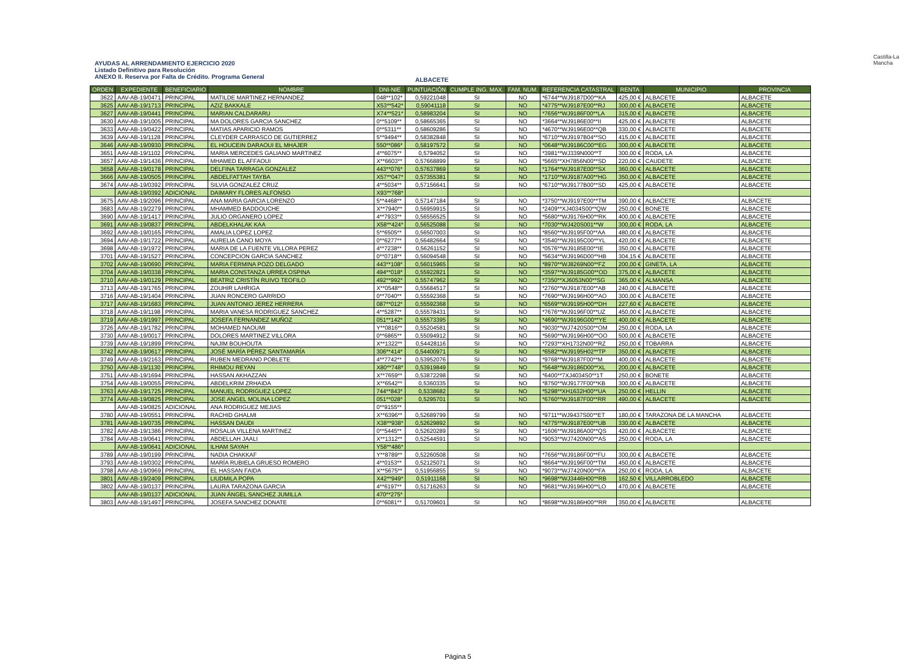AYUDAS AL ARRENDAMIENTO EJERCICIO 2020
Listado Definitivo para Resolución
ANEXO II. Reserva por Falta de Crédito. Programa General
ALBACETE
Castilla-La Mancha
| ORDEN | EXPEDIENTE | BENEFICIARIO | NOMBRE | DNI-NIE | PUNTUACIÓN | CUMPLE ING. MAX. | FAM. NUM. | REFERENCIA CATASTRAL | RENTA | MUNICIPIO | PROVINCIA |
| --- | --- | --- | --- | --- | --- | --- | --- | --- | --- | --- | --- |
| 3622 | AAV-AB-19/0471 | PRINCIPAL | MATILDE MARTINEZ HERNANDEZ | 048**102* | 0,59221048 | SI | NO | *6744**WJ9187D00**KA | 425,00 € | ALBACETE | ALBACETE |
| 3625 | AAV-AB-19/1713 | PRINCIPAL | AZIZ BAKKALE | X53**542* | 0,59041118 | SI | NO | *4775**WJ9187E00**RJ | 300,00 € | ALBACETE | ALBACETE |
| 3627 | AAV-AB-19/0441 | PRINCIPAL | MARIAN CALDARARU | X74**521* | 0,58983204 | SI | NO | *7656**WJ9186F00**LA | 315,00 € | ALBACETE | ALBACETE |
| 3630 | AAV-AB-19/1005 | PRINCIPAL | MA DOLORES GARCIA SANCHEZ | 0**5109** | 0,58665365 | SI | NO | *3664**WJ9186E00**II | 425,00 € | ALBACETE | ALBACETE |
| 3633 | AAV-AB-19/0422 | PRINCIPAL | MATIAS APARICIO RAMOS | 0**5311** | 0,58609286 | SI | NO | *4670**WJ9196E00**QB | 330,00 € | ALBACETE | ALBACETE |
| 3639 | AAV-AB-19/1128 | PRINCIPAL | CLEYDER CARRASCO DE GUTIERREZ | 5**9494** | 0,58382848 | SI | NO | *6710**WJ9197B04**SO | 415,00 € | ALBACETE | ALBACETE |
| 3646 | AAV-AB-19/0930 | PRINCIPAL | EL HOUCEIN DARAOUI EL MHAJER | 550**086* | 0,58197572 | SI | NO | *0648**WJ9186C00**EG | 300,00 € | ALBACETE | ALBACETE |
| 3651 | AAV-AB-19/1102 | PRINCIPAL | MARIA MERCEDES GALIANO MARTINEZ | 4**6075** | 0,5794052 | SI | NO | *3981**WJ339N000**T | 300,00 € | RODA, LA | ALBACETE |
| 3657 | AAV-AB-19/1436 | PRINCIPAL | MHAMED EL AFFAOUI | X**6603** | 0,57668899 | SI | NO | *5665**XH7856N00**SD | 220,00 € | CAUDETE | ALBACETE |
| 3658 | AAV-AB-19/0178 | PRINCIPAL | DELFINA TARRAGA GONZALEZ | 443**076* | 0,57637869 | SI | NO | *1764**WJ9187E00**SX | 360,00 € | ALBACETE | ALBACETE |
| 3666 | AAV-AB-19/0505 | PRINCIPAL | ABDELFATTAH TAYBA | X57**047* | 0,57355381 | SI | NO | *1710**WJ9187A00**HG | 350,00 € | ALBACETE | ALBACETE |
| 3674 | AAV-AB-19/0392 | PRINCIPAL | SILVIA GONZALEZ CRUZ | 4**5034** | 0,57156641 | SI | NO | *6710**WJ9177B00**SD | 425,00 € | ALBACETE | ALBACETE |
| | AAV-AB-19/0392 | ADICIONAL | DAIMARY FLORES ALFONSO | X93**768* | | | | | | | |
| 3675 | AAV-AB-19/2096 | PRINCIPAL | ANA MARIA GARCIA LORENZO | 5**4468** | 0,57147184 | SI | NO | *3750**WJ9197E00**TM | 390,00 € | ALBACETE | ALBACETE |
| 3683 | AAV-AB-19/2279 | PRINCIPAL | MHAMMED BADDOUCHE | X**7940** | 0,56959915 | SI | NO | *2409**XJ4034S00**QW | 250,00 € | BONETE | ALBACETE |
| 3690 | AAV-AB-19/1417 | PRINCIPAL | JULIO ORGANERO LOPEZ | 4**7933** | 0,56556525 | SI | NO | *5680**WJ9176H00**RK | 400,00 € | ALBACETE | ALBACETE |
| 3691 | AAV-AB-19/0837 | PRINCIPAL | ABDELKHALAK KAA | X58**424* | 0,56525088 | SI | NO | *7030**WJ420S001**W | 300,00 € | RODA, LA | ALBACETE |
| 3692 | AAV-AB-19/0165 | PRINCIPAL | AMALIA LOPEZ LOPEZ | 5**6505** | 0,56507003 | SI | NO | *8560**WJ9195F00**AA | 480,00 € | ALBACETE | ALBACETE |
| 3694 | AAV-AB-19/1722 | PRINCIPAL | AURELIA CANO MOYA | 0**6277** | 0,56482664 | SI | NO | *3540**WJ9195C00**YL | 420,00 € | ALBACETE | ALBACETE |
| 3698 | AAV-AB-19/1972 | PRINCIPAL | MARIA DE LA FUENTE VILLORA PEREZ | 4**7238** | 0,56261152 | SI | NO | *0576**WJ9185E00**IE | 350,00 € | ALBACETE | ALBACETE |
| 3701 | AAV-AB-19/1527 | PRINCIPAL | CONCEPCION GARCIA SANCHEZ | 0**0718** | 0,56094548 | SI | NO | *5634**WJ9196D00**HB | 304,15 € | ALBACETE | ALBACETE |
| 3702 | AAV-AB-19/0690 | PRINCIPAL | MARIA FERMINA POZO DELGADO | 443**108* | 0,56015965 | SI | NO | *8970**WJ8269N00**FZ | 200,00 € | GINETA, LA | ALBACETE |
| 3704 | AAV-AB-19/0338 | PRINCIPAL | MARIA CONSTANZA URREA OSPINA | 494**018* | 0,55922821 | SI | NO | *3597**WJ9185G00**OD | 375,00 € | ALBACETE | ALBACETE |
| 3710 | AAV-AB-19/0129 | PRINCIPAL | BEATRIZ CRISTÍN RUIVO TEOFILO | 492**992* | 0,55747962 | SI | NO | *7350**XJ6053N00**SG | 365,00 € | ALMANSA | ALBACETE |
| 3713 | AAV-AB-19/1765 | PRINCIPAL | ZOUHIR LAHRIGA | X**0548** | 0,55684517 | SI | NO | *2760**WJ9187E00**AB | 240,00 € | ALBACETE | ALBACETE |
| 3716 | AAV-AB-19/1404 | PRINCIPAL | JUAN RONCERO GARRIDO | 0**7040** | 0,55592368 | SI | NO | *7690**WJ9196H00**AO | 300,00 € | ALBACETE | ALBACETE |
| 3717 | AAV-AB-19/1683 | PRINCIPAL | JUAN ANTONIO JEREZ HERRERA | 087**012* | 0,55592368 | SI | NO | *6569**WJ9195H00**DH | 227,60 € | ALBACETE | ALBACETE |
| 3718 | AAV-AB-19/1198 | PRINCIPAL | MARIA VANESA RODRIGUEZ SANCHEZ | 4**5287** | 0,55578431 | SI | NO | *7676**WJ9196F00**UZ | 450,00 € | ALBACETE | ALBACETE |
| 3719 | AAV-AB-19/1997 | PRINCIPAL | JOSEFA FERNANDEZ MUÑOZ | 051**142* | 0,55573395 | SI | NO | *4690**WJ9196G00**YE | 400,00 € | ALBACETE | ALBACETE |
| 3726 | AAV-AB-19/1782 | PRINCIPAL | MOHAMED NAOUMI | Y**0816** | 0,55204581 | SI | NO | *9030**WJ7420S00**OM | 250,00 € | RODA, LA | ALBACETE |
| 3730 | AAV-AB-19/0017 | PRINCIPAL | DOLORES MARTINEZ VILLORA | 0**6865** | 0,55094912 | SI | NO | *5690**WJ9196H00**OO | 500,00 € | ALBACETE | ALBACETE |
| 3739 | AAV-AB-19/1899 | PRINCIPAL | NAJIM BOUHOUTA | X**1322** | 0,54428116 | SI | NO | *7293**XH1732N00**RZ | 250,00 € | TOBARRA | ALBACETE |
| 3742 | AAV-AB-19/0617 | PRINCIPAL | JOSÉ MARÍA PÉREZ SANTAMARÍA | 306**414* | 0,54400971 | SI | NO | *6582**WJ9195H02**TP | 350,00 € | ALBACETE | ALBACETE |
| 3749 | AAV-AB-19/2163 | PRINCIPAL | RUBEN MEDRANO POBLETE | 4**7742** | 0,53952076 | SI | NO | *9768**WJ9187F00**M | 400,00 € | ALBACETE | ALBACETE |
| 3750 | AAV-AB-19/1130 | PRINCIPAL | RHIMOU REYAN | X80**748* | 0,53919849 | SI | NO | *5648**WJ9186D00**XL | 200,00 € | ALBACETE | ALBACETE |
| 3751 | AAV-AB-19/1694 | PRINCIPAL | HASSAN AKHAZZAN | X**7659** | 0,53872298 | SI | NO | *6400**7XJ4034S0**1T | 250,00 € | BONETE | ALBACETE |
| 3754 | AAV-AB-19/0055 | PRINCIPAL | ABDELKRIM ZRHAIDA | X**6542** | 0,5360335 | SI | NO | *8750**WJ9177F00**KB | 300,00 € | ALBACETE | ALBACETE |
| 3763 | AAV-AB-19/1725 | PRINCIPAL | MANUEL RODRIGUEZ LOPEZ | 744**843* | 0,5338682 | SI | NO | *5298**XH1632H00**UA | 250,00 € | HELLIN | ALBACETE |
| 3774 | AAV-AB-19/0825 | PRINCIPAL | JOSE ANGEL MOLINA LOPEZ | 051**028* | 0,5295701 | SI | NO | *6760**WJ9187F00**RR | 490,00 € | ALBACETE | ALBACETE |
| | AAV-AB-19/0825 | ADICIONAL | ANA RODRIGUEZ MEJIAS | 0**9155** | | | | | | | |
| 3780 | AAV-AB-19/0551 | PRINCIPAL | RACHID GHALMI | X**6396** | 0,52689799 | SI | NO | *9711**WJ9437S00**ET | 180,00 € | TARAZONA DE LA MANCHA | ALBACETE |
| 3781 | AAV-AB-19/0735 | PRINCIPAL | HASSAN DAUDI | X38**938* | 0,52629892 | SI | NO | *4775**WJ9187E00**UB | 330,00 € | ALBACETE | ALBACETE |
| 3782 | AAV-AB-19/1386 | PRINCIPAL | ROSALIA VILLENA MARTINEZ | 0**5445** | 0,52620289 | SI | NO | *1606**WJ9186A00**QS | 420,00 € | ALBACETE | ALBACETE |
| 3784 | AAV-AB-19/0641 | PRINCIPAL | ABDELLAH JAALI | X**1312** | 0,52544591 | SI | NO | *9053**WJ7420N00**AS | 250,00 € | RODA, LA | ALBACETE |
| | AAV-AB-19/0641 | ADICIONAL | ILHAM SAYAH | Y58**486* | | | | | | | |
| 3789 | AAV-AB-19/0199 | PRINCIPAL | NADIA CHAKKAF | Y**8789** | 0,52260508 | SI | NO | *7656**WJ9186F00**FU | 300,00 € | ALBACETE | ALBACETE |
| 3793 | AAV-AB-19/0302 | PRINCIPAL | MARÍA RUBIELA GRUESO ROMERO | 4**0153** | 0,52125071 | SI | NO | *8664**WJ9196F00**TM | 450,00 € | ALBACETE | ALBACETE |
| 3798 | AAV-AB-19/0969 | PRINCIPAL | EL HASSAN FAIDA | X**5675** | 0,51956855 | SI | NO | *9073**WJ7420N00**FA | 250,00 € | RODA, LA | ALBACETE |
| 3801 | AAV-AB-19/2409 | PRINCIPAL | LIUDMILA POPA | X42**949* | 0,51911168 | SI | NO | *9698**WJ3446H00**RB | 162,50 € | VILLARROBLEDO | ALBACETE |
| 3802 | AAV-AB-19/0137 | PRINCIPAL | LAURA TARAZONA GARCIA | 4**6197** | 0,51716263 | SI | NO | *9681**WJ9196H00**LO | 470,00 € | ALBACETE | ALBACETE |
| | AAV-AB-19/0137 | ADICIONAL | JUAN ÁNGEL SANCHEZ JUMILLA | 470**275* | | | | | | | |
| 3803 | AAV-AB-19/1497 | PRINCIPAL | JOSEFA SANCHEZ DONATE | 0**6081** | 0,51709601 | SI | NO | *8698**WJ9186H00**RR | 350,00 € | ALBACETE | ALBACETE |
Página 5